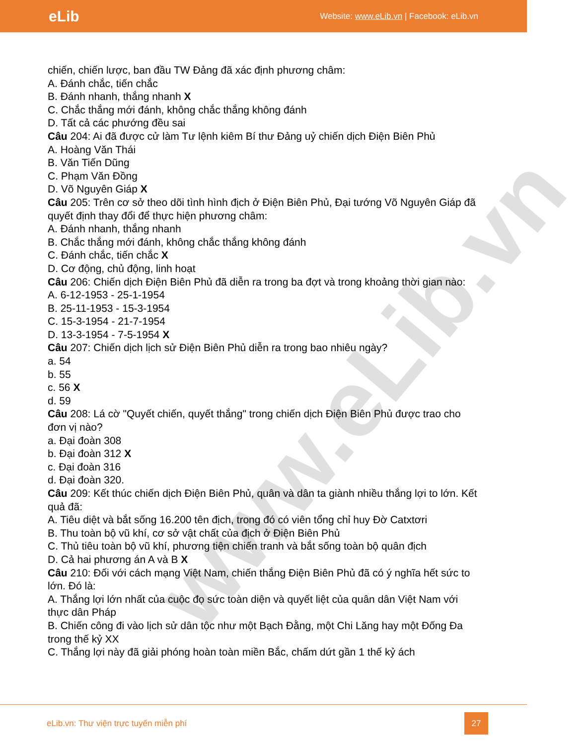eLib Website: www.eLib.vn | Facebook: eLib.vn
www.eLib.vn
chiến, chiến lược, ban đầu TW Đảng đã xác định phương châm:
A. Đánh chắc, tiến chắc
B. Đánh nhanh, thắng nhanh X
C. Chắc thắng mới đánh, không chắc thắng không đánh
D. Tất cả các phướng đều sai
Câu 204: Ai đã được cử làm Tư lệnh kiêm Bí thư Đảng uỷ chiến dịch Điện Biên Phủ
A. Hoàng Văn Thái
B. Văn Tiến Dũng
C. Phạm Văn Đồng
D. Võ Nguyên Giáp X
Câu 205: Trên cơ sở theo dõi tình hình địch ở Điện Biên Phủ, Đại tướng Võ Nguyên Giáp đã quyết định thay đổi để thực hiện phương châm:
A. Đánh nhanh, thắng nhanh
B. Chắc thắng mới đánh, không chắc thắng không đánh
C. Đánh chắc, tiến chắc X
D. Cơ động, chủ động, linh hoạt
Câu 206: Chiến dịch Điện Biên Phủ đã diễn ra trong ba đợt và trong khoảng thời gian nào:
A. 6-12-1953 - 25-1-1954
B. 25-11-1953 - 15-3-1954
C. 15-3-1954 - 21-7-1954
D. 13-3-1954 - 7-5-1954 X
Câu 207: Chiến dịch lịch sử Điện Biên Phủ diễn ra trong bao nhiêu ngày?
a. 54
b. 55
c. 56 X
d. 59
Câu 208: Lá cờ "Quyết chiến, quyết thắng" trong chiến dịch Điện Biên Phủ được trao cho đơn vị nào?
a. Đại đoàn 308
b. Đại đoàn 312 X
c. Đại đoàn 316
d. Đại đoàn 320.
Câu 209: Kết thúc chiến dịch Điện Biên Phủ, quân và dân ta giành nhiều thắng lợi to lớn. Kết quả đã:
A. Tiêu diệt và bắt sống 16.200 tên địch, trong đó có viên tổng chỉ huy Đờ Catxtơri
B. Thu toàn bộ vũ khí, cơ sở vật chất của địch ở Điện Biên Phủ
C. Thủ tiêu toàn bộ vũ khí, phương tiện chiến tranh và bắt sống toàn bộ quân địch
D. Cả hai phương án A và B X
Câu 210: Đối với cách mạng Việt Nam, chiến thắng Điện Biên Phủ đã có ý nghĩa hết sức to lớn. Đó là:
A. Thắng lợi lớn nhất của cuộc đọ sức toàn diện và quyết liệt của quân dân Việt Nam với thực dân Pháp
B. Chiến công đi vào lịch sử dân tộc như một Bạch Đằng, một Chi Lăng hay một Đống Đa trong thế kỷ XX
C. Thắng lợi này đã giải phóng hoàn toàn miền Bắc, chấm dứt gần 1 thế kỷ ách
eLib.vn: Thư viện trực tuyến miễn phí
27